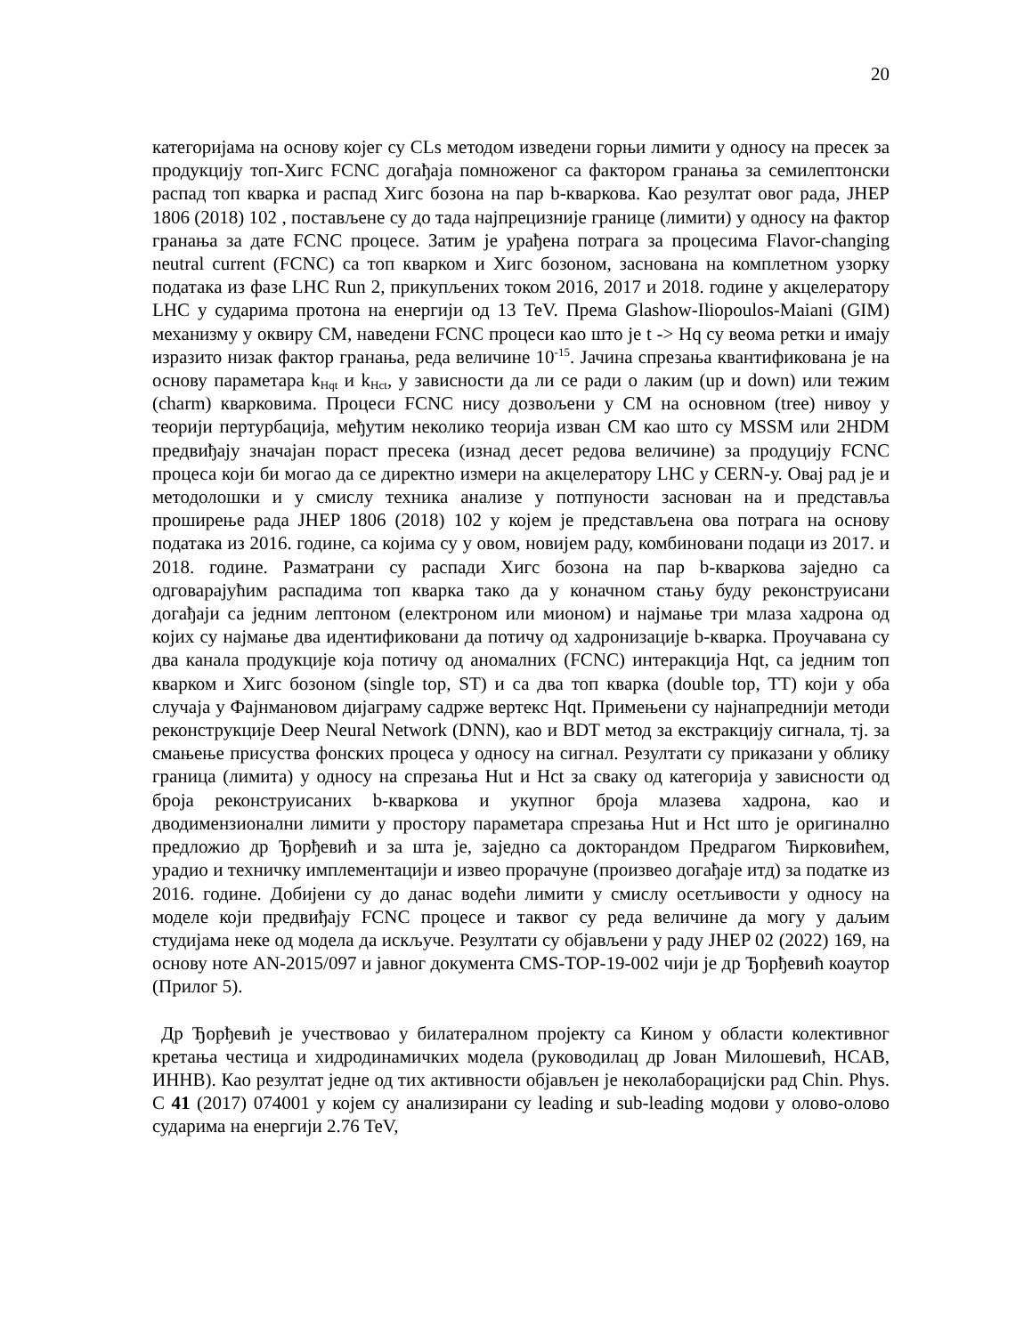20
категоријама на основу којег су CLs методом изведени горњи лимити у односу на пресек за продукцију топ-Хигс FCNC догађаја помноженог са фактором гранања за семилептонски распад топ кварка и распад Хигс бозона на пар b-кваркова. Као резултат овог рада, JHEP 1806 (2018) 102 , постављене су до тада најпрецизније границе (лимити) у односу на фактор гранања за дате FCNC процесе. Затим је урађена потрага за процесима Flavor-changing neutral current (FCNC) са топ кварком и Хигс бозоном, заснована на комплетном узорку података из фазе LHC Run 2, прикупљених током 2016, 2017 и 2018. године у акцелератору LHC у сударима протона на енергији од 13 TeV. Према Glashow-Iliopoulos-Maiani (GIM) механизму у оквиру СМ, наведени FCNC процеси као што је t -> Hq су веома ретки и имају изразито низак фактор гранања, реда величине 10<sup>-15</sup>. Јачина спрезања квантификована је на основу параметара k<sub>Hqt</sub> и k<sub>Hct</sub>, у зависности да ли се ради о лаким (up и down) или тежим (charm) кварковима. Процеси FCNC нису дозвољени у СМ на основном (tree) нивоу у теорији пертурбација, међутим неколико теорија изван СМ као што су MSSM или 2HDM предвиђају значајан пораст пресека (изнад десет редова величине) за продуцију FCNC процеса који би могао да се директно измери на акцелератору LHC у CERN-у. Овај рад је и методолошки и у смислу техника анализе у потпуности заснован на и представља проширење рада JHEP 1806 (2018) 102 у којем је представљена ова потрага на основу података из 2016. године, са којима су у овом, новијем раду, комбиновани подаци из 2017. и 2018. године. Разматрани су распади Хигс бозона на пар b-кваркова заједно са одговарајућим распадима топ кварка тако да у коначном стању буду реконструисани догађаји са једним лептоном (електроном или мионом) и најмање три млаза хадрона од којих су најмање два идентификовани да потичу од хадронизације b-кварка. Проучавана су два канала продукције која потичу од аномалних (FCNC) интеракција Hqt, са једним топ кварком и Хигс бозоном (single top, ST) и са два топ кварка (double top, TT) који у оба случаја у Фајнмановом дијаграму садрже вертекс Hqt. Примењени су најнапреднији методи реконструкције Deep Neural Network (DNN), као и BDT метод за екстракцију сигнала, тј. за смањење присуства фонских процеса у односу на сигнал. Резултати су приказани у облику граница (лимита) у односу на спрезања Hut и Hct за сваку од категорија у зависности од броја реконструисаних b-кваркова и укупног броја млазева хадрона, као и дводимензионални лимити у простору параметара спрезања Hut и Hct што је оригинално предложио др Ђорђевић и за шта је, заједно са докторандом Предрагом Ћирковићем, урадио и техничку имплементацији и извео прорачуне (произвео догађаје итд) за податке из 2016. године. Добијени су до данас водећи лимити у смислу осетљивости у односу на моделе који предвиђају FCNC процесе и таквог су реда величине да могу у даљим студијама неке од модела да искључе. Резултати су објављени у раду JHEP 02 (2022) 169, на основу ноте AN-2015/097 и јавног документа CMS-TOP-19-002 чији је др Ђорђевић коаутор (Прилог 5).
Др Ђорђевић је учествовао у билатералном пројекту са Кином у области колективног кретања честица и хидродинамичких модела (руководилац др Јован Милошевић, НСАВ, ИННВ). Као резултат једне од тих активности објављен је неколаборацијски рад Chin. Phys. C 41 (2017) 074001 у којем су анализирани су leading и sub-leading модови у олово-олово сударима на енергији 2.76 TeV,